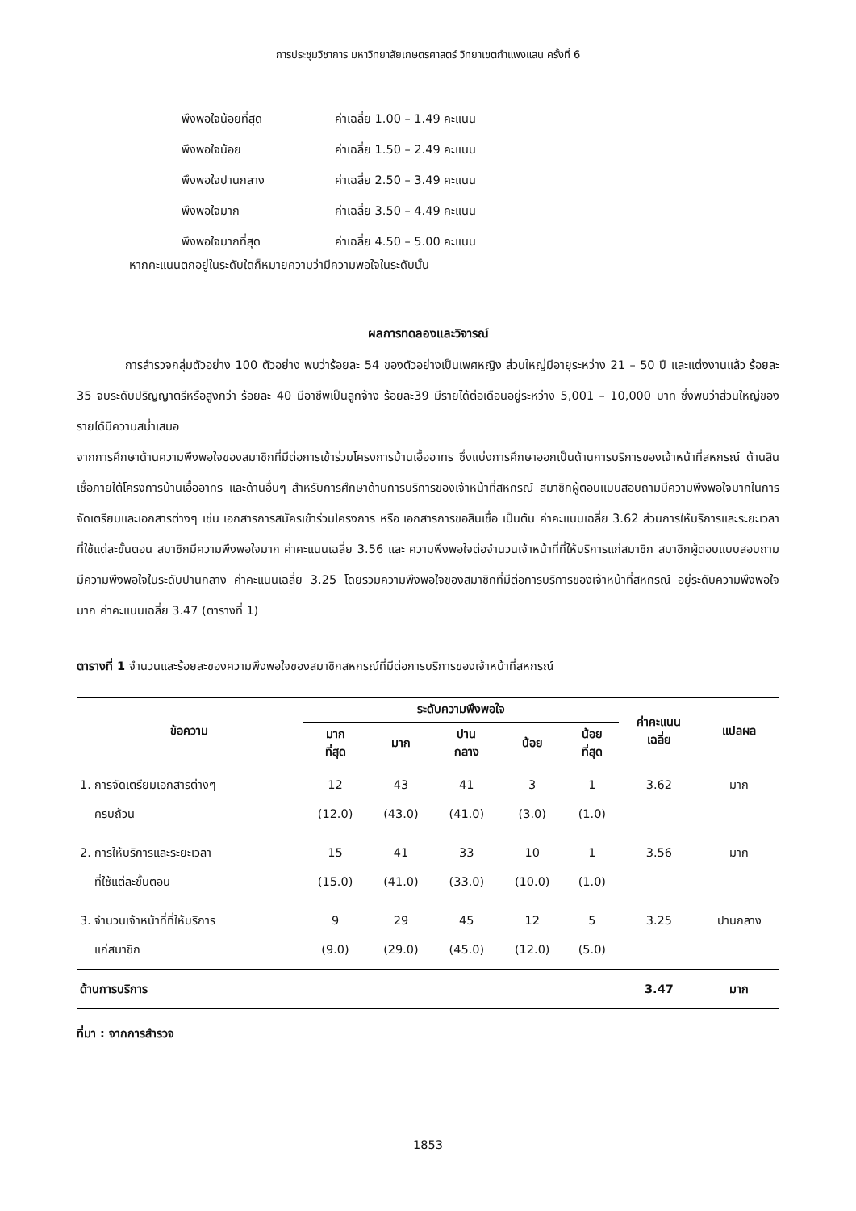การประชุมวิชาการ มหาวิทยาลัยเกษตรศาสตร์ วิทยาเขตกำแพงแสน ครั้งที่ 6
พึงพอใจน้อยที่สุด ค่าเฉลี่ย 1.00 – 1.49 คะแนน
พึงพอใจน้อย ค่าเฉลี่ย 1.50 – 2.49 คะแนน
พึงพอใจปานกลาง ค่าเฉลี่ย 2.50 – 3.49 คะแนน
พึงพอใจมาก ค่าเฉลี่ย 3.50 – 4.49 คะแนน
พึงพอใจมากที่สุด ค่าเฉลี่ย 4.50 – 5.00 คะแนน
หากคะแนนตกอยู่ในระดับใดก็หมายความว่ามีความพอใจในระดับนั้น
ผลการทดลองและวิจารณ์
การสำรวจกลุ่มตัวอย่าง 100 ตัวอย่าง พบว่าร้อยละ 54 ของตัวอย่างเป็นเพศหญิง ส่วนใหญ่มีอายุระหว่าง 21 – 50 ปี และแต่งงานแล้ว ร้อยละ 35 จบระดับปริญญาตรีหรือสูงกว่า ร้อยละ 40 มีอาชีพเป็นลูกจ้าง ร้อยละ39 มีรายได้ต่อเดือนอยู่ระหว่าง 5,001 – 10,000 บาท ซึ่งพบว่าส่วนใหญ่ของรายได้มีความสม่ำเสมอ
จากการศึกษาด้านความพึงพอใจของสมาชิกที่มีต่อการเข้าร่วมโครงการบ้านเอื้ออาทร ซึ่งแบ่งการศึกษาออกเป็นด้านการบริการของเจ้าหน้าที่สหกรณ์ ด้านสินเชื่อภายใต้โครงการบ้านเอื้ออาทร และด้านอื่นๆ สำหรับการศึกษาด้านการบริการของเจ้าหน้าที่สหกรณ์ สมาชิกผู้ตอบแบบสอบถามมีความพึงพอใจมากในการจัดเตรียมและเอกสารต่างๆ เช่น เอกสารการสมัครเข้าร่วมโครงการ หรือ เอกสารการขอสินเชื่อ เป็นต้น ค่าคะแนนเฉลี่ย 3.62 ส่วนการให้บริการและระยะเวลาที่ใช้แต่ละขั้นตอน สมาชิกมีความพึงพอใจมาก ค่าคะแนนเฉลี่ย 3.56 และ ความพึงพอใจต่อจำนวนเจ้าหน้าที่ที่ให้บริการแก่สมาชิก สมาชิกผู้ตอบแบบสอบถามมีความพึงพอใจในระดับปานกลาง ค่าคะแนนเฉลี่ย 3.25 โดยรวมความพึงพอใจของสมาชิกที่มีต่อการบริการของเจ้าหน้าที่สหกรณ์ อยู่ระดับความพึงพอใจมาก ค่าคะแนนเฉลี่ย 3.47 (ตารางที่ 1)
ตารางที่ 1 จำนวนและร้อยละของความพึงพอใจของสมาชิกสหกรณ์ที่มีต่อการบริการของเจ้าหน้าที่สหกรณ์
| ข้อความ | ระดับความพึงพอใจ | | | | | ค่าคะแนน เฉลี่ย | แปลผล |
| --- | --- | --- | --- | --- | --- | --- | --- |
| | มาก ที่สุด | มาก | ปาน กลาง | น้อย | น้อย ที่สุด | | |
| 1. การจัดเตรียมเอกสารต่างๆ ครบถ้วน | 12 (12.0) | 43 (43.0) | 41 (41.0) | 3 (3.0) | 1 (1.0) | 3.62 | มาก |
| 2. การให้บริการและระยะเวลา ที่ใช้แต่ละขั้นตอน | 15 (15.0) | 41 (41.0) | 33 (33.0) | 10 (10.0) | 1 (1.0) | 3.56 | มาก |
| 3. จำนวนเจ้าหน้าที่ที่ให้บริการ แก่สมาชิก | 9 (9.0) | 29 (29.0) | 45 (45.0) | 12 (12.0) | 5 (5.0) | 3.25 | ปานกลาง |
| ด้านการบริการ | | | | | | 3.47 | มาก |
ที่มา : จากการสำรวจ
1853